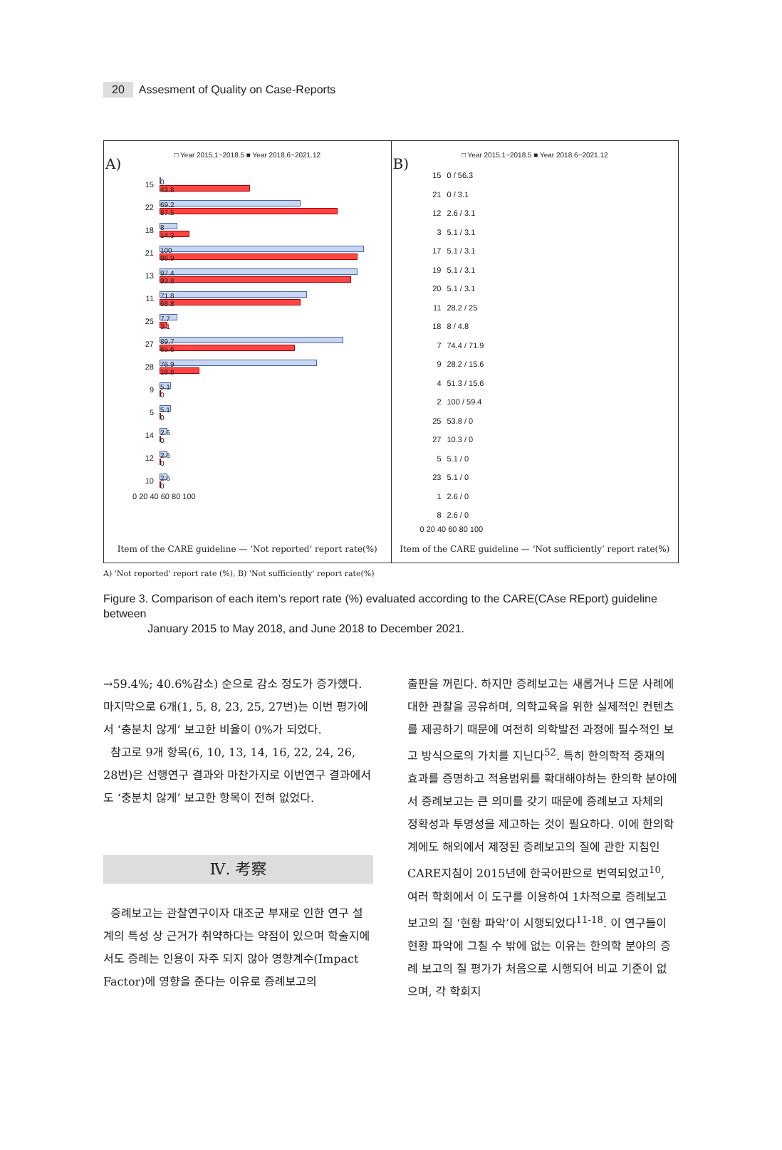20 Assesment of Quality on Case-Reports
A)
□ Year 2015.1~2018.5 ■ Year 2018.6~2021.12
15
0
43.8
22
69.2
87.5
18
8
14.3
21
100
96.9
13
97.4
93.8
11
71.8
68.8
25
7.7
3.1
27
89.7
65.6
28
76.9
18.8
9
5.1
0
5
5.1
0
14
2.6
0
12
2.6
0
10
2.6
0
0 20 40 60 80 100
Item of the CARE guideline — ‘Not reported’ report rate(%)
B)
□ Year 2015.1~2018.5 ■ Year 2018.6~2021.12
15 0 / 56.3
21 0 / 3.1
12 2.6 / 3.1
3 5.1 / 3.1
17 5.1 / 3.1
19 5.1 / 3.1
20 5.1 / 3.1
11 28.2 / 25
18 8 / 4.8
7 74.4 / 71.9
9 28.2 / 15.6
4 51.3 / 15.6
2 100 / 59.4
25 53.8 / 0
27 10.3 / 0
5 5.1 / 0
23 5.1 / 0
1 2.6 / 0
8 2.6 / 0
0 20 40 60 80 100
Item of the CARE guideline — ‘Not sufficiently’ report rate(%)
A) 'Not reported' report rate (%), B) 'Not sufficiently' report rate(%)
Figure 3. Comparison of each item’s report rate (%) evaluated according to the CARE(CAse REport) guideline between
January 2015 to May 2018, and June 2018 to December 2021.
→59.4%; 40.6%감소) 순으로 감소 정도가 증가했다. 마지막으로 6개(1, 5, 8, 23, 25, 27번)는 이번 평가에서 ‘충분치 않게’ 보고한 비율이 0%가 되었다.
참고로 9개 항목(6, 10, 13, 14, 16, 22, 24, 26, 28번)은 선행연구 결과와 마찬가지로 이번연구 결과에서도 ‘충분치 않게’ 보고한 항목이 전혀 없었다.
Ⅳ. 考察
증례보고는 관찰연구이자 대조군 부재로 인한 연구 설계의 특성 상 근거가 취약하다는 약점이 있으며 학술지에서도 증례는 인용이 자주 되지 않아 영향계수(Impact Factor)에 영향을 준다는 이유로 증례보고의
출판을 꺼린다. 하지만 증례보고는 새롭거나 드문 사례에 대한 관찰을 공유하며, 의학교육을 위한 실제적인 컨텐츠를 제공하기 때문에 여전히 의학발전 과정에 필수적인 보고 방식으로의 가치를 지닌다<sup>52</sup>. 특히 한의학적 중재의 효과를 증명하고 적용범위를 확대해야하는 한의학 분야에서 증례보고는 큰 의미를 갖기 때문에 증례보고 자체의 정확성과 투명성을 제고하는 것이 필요하다. 이에 한의학계에도 해외에서 제정된 증례보고의 질에 관한 지침인 CARE지침이 2015년에 한국어판으로 번역되었고<sup>10</sup>, 여러 학회에서 이 도구를 이용하여 1차적으로 증례보고 보고의 질 ‘현황 파악’이 시행되었다<sup>11-18</sup>. 이 연구들이 현황 파악에 그칠 수 밖에 없는 이유는 한의학 분야의 증례 보고의 질 평가가 처음으로 시행되어 비교 기준이 없으며, 각 학회지